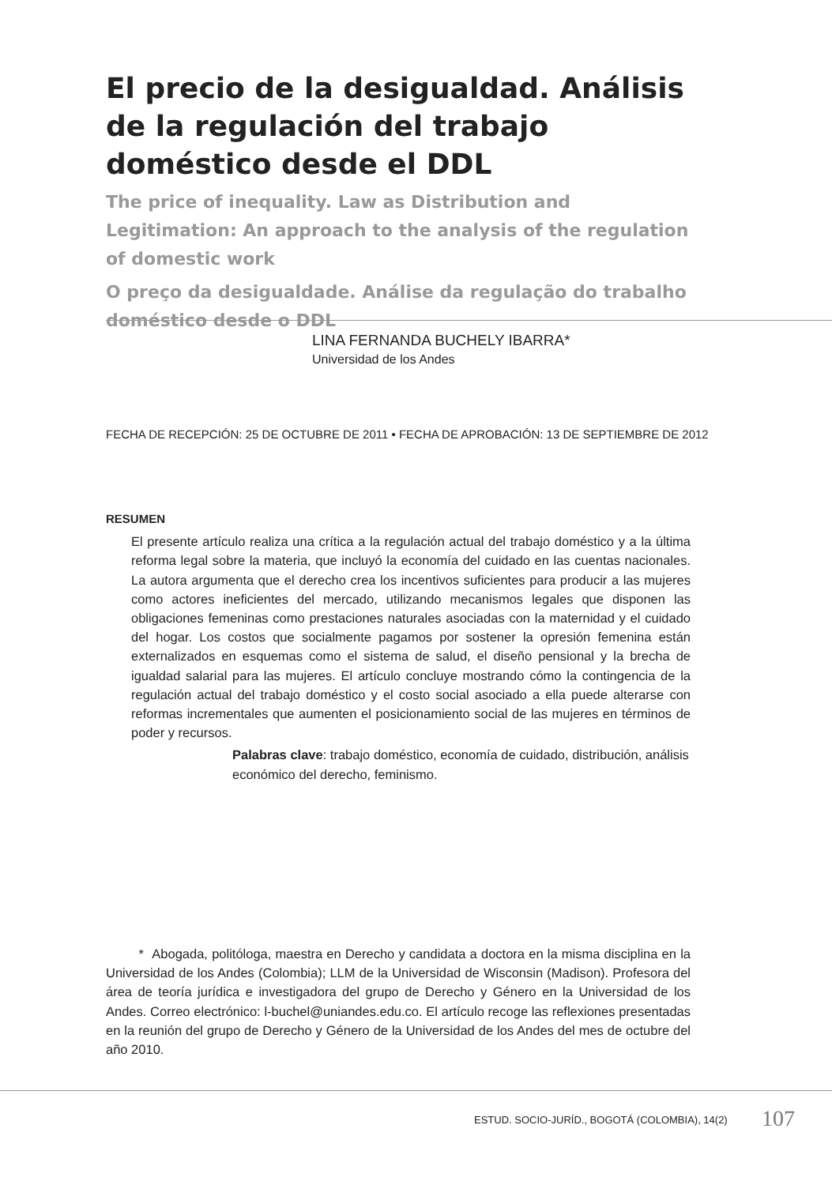El precio de la desigualdad. Análisis de la regulación del trabajo doméstico desde el DDL
The price of inequality. Law as Distribution and Legitimation: An approach to the analysis of the regulation of domestic work
O preço da desigualdade. Análise da regulação do trabalho doméstico desde o DDL
LINA FERNANDA BUCHELY IBARRA*
Universidad de los Andes
FECHA DE RECEPCIÓN: 25 DE OCTUBRE DE 2011 • FECHA DE APROBACIÓN: 13 DE SEPTIEMBRE DE 2012
RESUMEN
El presente artículo realiza una crítica a la regulación actual del trabajo doméstico y a la última reforma legal sobre la materia, que incluyó la economía del cuidado en las cuentas nacionales. La autora argumenta que el derecho crea los incentivos suficientes para producir a las mujeres como actores ineficientes del mercado, utilizando mecanismos legales que disponen las obligaciones femeninas como prestaciones naturales asociadas con la maternidad y el cuidado del hogar. Los costos que socialmente pagamos por sostener la opresión femenina están externalizados en esquemas como el sistema de salud, el diseño pensional y la brecha de igualdad salarial para las mujeres. El artículo concluye mostrando cómo la contingencia de la regulación actual del trabajo doméstico y el costo social asociado a ella puede alterarse con reformas incrementales que aumenten el posicionamiento social de las mujeres en términos de poder y recursos.
Palabras clave: trabajo doméstico, economía de cuidado, distribución, análisis económico del derecho, feminismo.
* Abogada, politóloga, maestra en Derecho y candidata a doctora en la misma disciplina en la Universidad de los Andes (Colombia); LLM de la Universidad de Wisconsin (Madison). Profesora del área de teoría jurídica e investigadora del grupo de Derecho y Género en la Universidad de los Andes. Correo electrónico: l-buchel@uniandes.edu.co. El artículo recoge las reflexiones presentadas en la reunión del grupo de Derecho y Género de la Universidad de los Andes del mes de octubre del año 2010.
ESTUD. SOCIO-JURÍD., BOGOTÁ (COLOMBIA), 14(2)
107